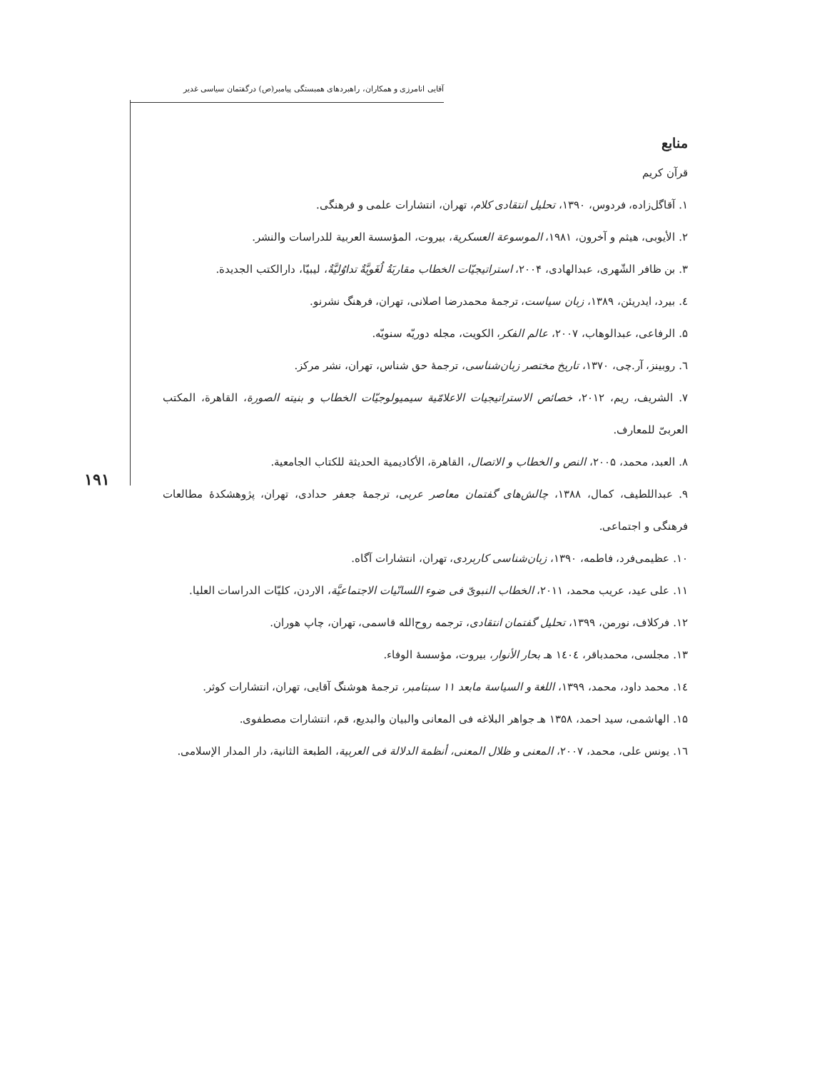آقایی انامرزی و همکاران، راهبردهای همبستگی پیامبر(ص) درگفتمان سیاسی غدیر
۱۹۱
منابع
قرآن کریم
۱. آقاگل‌زاده، فردوس، ۱۳۹۰، تحلیل انتقادی کلام، تهران، انتشارات علمی و فرهنگی.
۲. الأیوبی، هیثم و آخرون، ۱۹۸۱، الموسوعة العسکریة، بیروت، المؤسسة العربیة للدراسات والنشر.
۳. بن ظافر الشّهری، عبدالهادی، ۲۰۰۴، استراتیجیّات الخطاب مقاربَةُ لُغَویَّةٌ تداوُلیَّةٌ، لیبیّا، دارالکتب الجدیدة.
٤. بیرد، ایدریئن، ۱۳۸۹، زبان سیاست، ترجمهٔ محمدرضا اصلانی، تهران، فرهنگ نشرنو.
۵. الرفاعی، عبدالوهاب، ۲۰۰۷، عالم الفکر، الکویت، مجله دوریّه سنویّه.
٦. روبینز، آر.چی، ۱۳۷۰، تاریخ مختصر زبان‌شناسی، ترجمهٔ حق شناس، تهران، نشر مرکز.
۷. الشریف، ریم، ۲۰۱۲، خصائص الاستراتیجیات الاعلامّیة سیمیولوجیّات الخطاب و بنیته الصورة، القاهرة، المکتب العربیّ للمعارف.
۸. العبد، محمد، ۲۰۰۵، النص و الخطاب و الاتصال، القاهرة، الأکادیمیة الحدیثة للکتاب الجامعیة.
۹. عبداللطیف، کمال، ۱۳۸۸، چالش‌های گفتمان معاصر عربی، ترجمهٔ جعفر حدادی، تهران، پژوهشکدهٔ مطالعات فرهنگی و اجتماعی.
۱۰. عظیمی‌فرد، فاطمه، ۱۳۹۰، زبان‌شناسی کاربردی، تهران، انتشارات آگاه.
۱۱. علی عید، عریب محمد، ۲۰۱۱، الخطاب النبویّ فی ضوء اللسانّیات الاجتماعیَّة، الاردن، کلیّات الدراسات العلیا.
۱۲. فرکلاف، نورمن، ۱۳۹۹، تحلیل گفتمان انتقادی، ترجمه روح‌الله قاسمی، تهران، چاپ هوران.
۱۳. مجلسی، محمدباقر، ١٤٠٤ هـ بحار الأنوار، بیروت، مؤسسهٔ الوفاء.
١٤. محمد داود، محمد، ۱۳۹۹، اللغة و السیاسة مابعد ۱۱ سبتامبر، ترجمهٔ هوشنگ آقایی، تهران، انتشارات کوثر.
۱۵. الهاشمی، سید احمد، ۱۳۵۸ هـ جواهر البلاغه فی المعانی والبیان والبدیع، قم، انتشارات مصطفوی.
١٦. یونس علی، محمد، ۲۰۰۷، المعنی و ظلال المعنی، أنظمة الدلالة فی العربیة، الطبعة الثانیة، دار المدار الإسلامی.